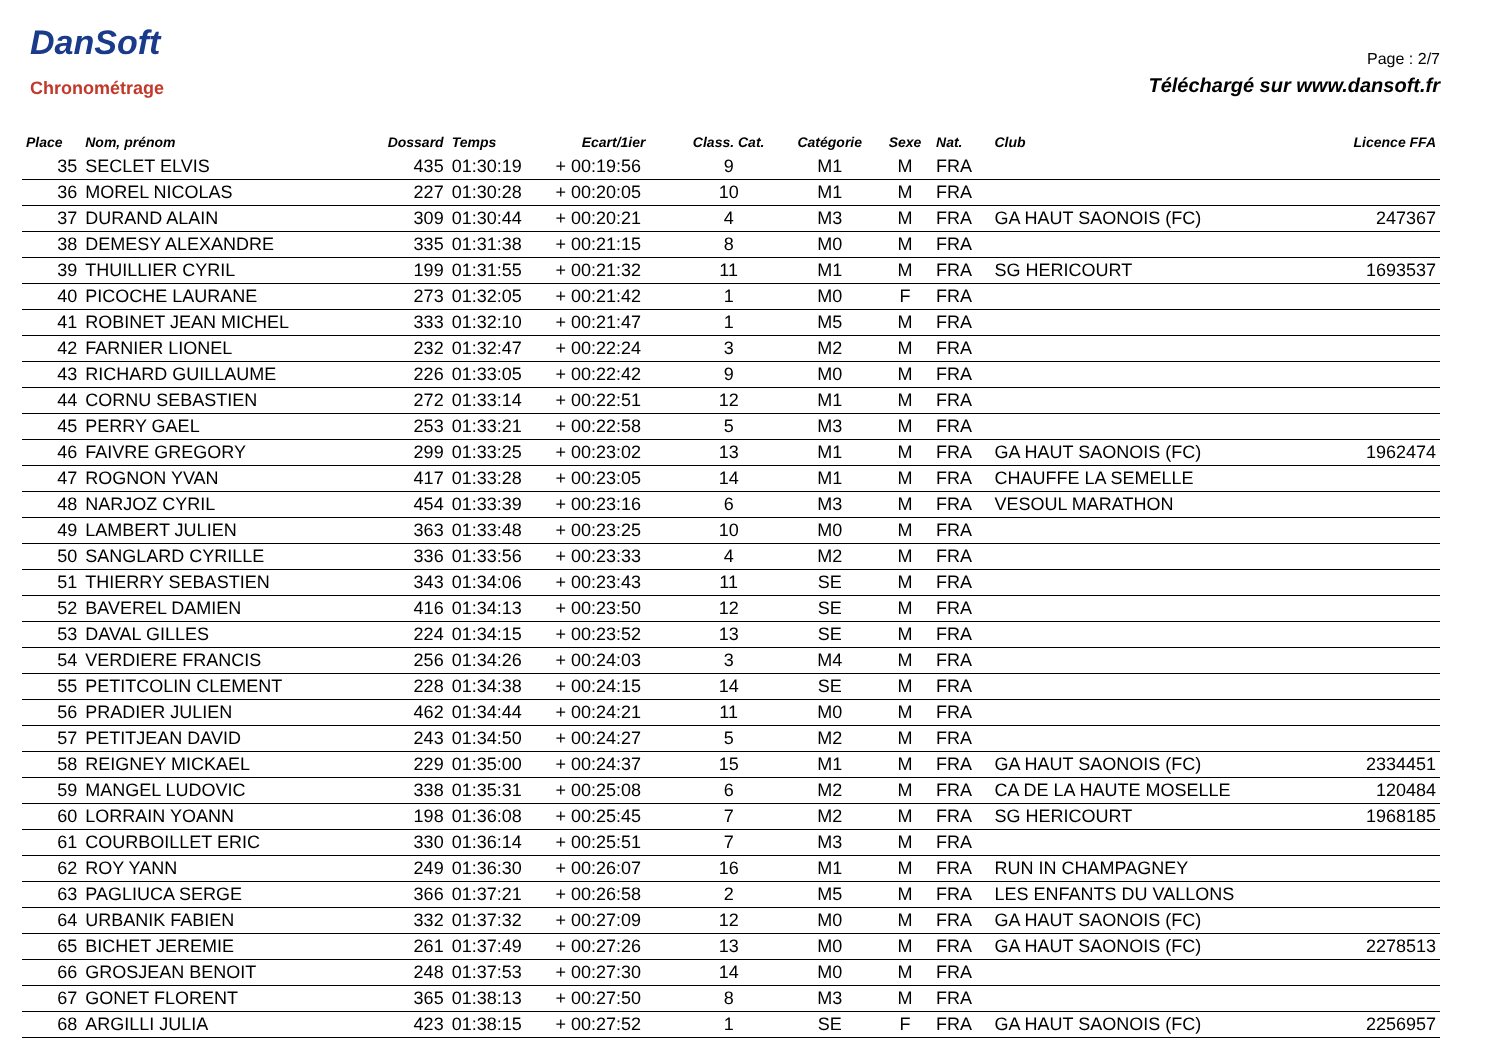DanSoft
Chronométrage
Page : 2/7
Téléchargé sur www.dansoft.fr
| Place | Nom, prénom | Dossard | Temps | Ecart/1ier | Class. Cat. | Catégorie | Sexe | Nat. | Club | Licence FFA |
| --- | --- | --- | --- | --- | --- | --- | --- | --- | --- | --- |
| 35 | SECLET ELVIS | 435 | 01:30:19 | + 00:19:56 | 9 | M1 | M | FRA | | |
| 36 | MOREL NICOLAS | 227 | 01:30:28 | + 00:20:05 | 10 | M1 | M | FRA | | |
| 37 | DURAND ALAIN | 309 | 01:30:44 | + 00:20:21 | 4 | M3 | M | FRA | GA HAUT SAONOIS (FC) | 247367 |
| 38 | DEMESY ALEXANDRE | 335 | 01:31:38 | + 00:21:15 | 8 | M0 | M | FRA | | |
| 39 | THUILLIER CYRIL | 199 | 01:31:55 | + 00:21:32 | 11 | M1 | M | FRA | SG HERICOURT | 1693537 |
| 40 | PICOCHE LAURANE | 273 | 01:32:05 | + 00:21:42 | 1 | M0 | F | FRA | | |
| 41 | ROBINET JEAN MICHEL | 333 | 01:32:10 | + 00:21:47 | 1 | M5 | M | FRA | | |
| 42 | FARNIER LIONEL | 232 | 01:32:47 | + 00:22:24 | 3 | M2 | M | FRA | | |
| 43 | RICHARD GUILLAUME | 226 | 01:33:05 | + 00:22:42 | 9 | M0 | M | FRA | | |
| 44 | CORNU SEBASTIEN | 272 | 01:33:14 | + 00:22:51 | 12 | M1 | M | FRA | | |
| 45 | PERRY GAEL | 253 | 01:33:21 | + 00:22:58 | 5 | M3 | M | FRA | | |
| 46 | FAIVRE GREGORY | 299 | 01:33:25 | + 00:23:02 | 13 | M1 | M | FRA | GA HAUT SAONOIS (FC) | 1962474 |
| 47 | ROGNON YVAN | 417 | 01:33:28 | + 00:23:05 | 14 | M1 | M | FRA | CHAUFFE LA SEMELLE | |
| 48 | NARJOZ CYRIL | 454 | 01:33:39 | + 00:23:16 | 6 | M3 | M | FRA | VESOUL MARATHON | |
| 49 | LAMBERT JULIEN | 363 | 01:33:48 | + 00:23:25 | 10 | M0 | M | FRA | | |
| 50 | SANGLARD CYRILLE | 336 | 01:33:56 | + 00:23:33 | 4 | M2 | M | FRA | | |
| 51 | THIERRY SEBASTIEN | 343 | 01:34:06 | + 00:23:43 | 11 | SE | M | FRA | | |
| 52 | BAVEREL DAMIEN | 416 | 01:34:13 | + 00:23:50 | 12 | SE | M | FRA | | |
| 53 | DAVAL GILLES | 224 | 01:34:15 | + 00:23:52 | 13 | SE | M | FRA | | |
| 54 | VERDIERE FRANCIS | 256 | 01:34:26 | + 00:24:03 | 3 | M4 | M | FRA | | |
| 55 | PETITCOLIN CLEMENT | 228 | 01:34:38 | + 00:24:15 | 14 | SE | M | FRA | | |
| 56 | PRADIER JULIEN | 462 | 01:34:44 | + 00:24:21 | 11 | M0 | M | FRA | | |
| 57 | PETITJEAN DAVID | 243 | 01:34:50 | + 00:24:27 | 5 | M2 | M | FRA | | |
| 58 | REIGNEY MICKAEL | 229 | 01:35:00 | + 00:24:37 | 15 | M1 | M | FRA | GA HAUT SAONOIS (FC) | 2334451 |
| 59 | MANGEL LUDOVIC | 338 | 01:35:31 | + 00:25:08 | 6 | M2 | M | FRA | CA DE LA HAUTE MOSELLE | 120484 |
| 60 | LORRAIN YOANN | 198 | 01:36:08 | + 00:25:45 | 7 | M2 | M | FRA | SG HERICOURT | 1968185 |
| 61 | COURBOILLET ERIC | 330 | 01:36:14 | + 00:25:51 | 7 | M3 | M | FRA | | |
| 62 | ROY YANN | 249 | 01:36:30 | + 00:26:07 | 16 | M1 | M | FRA | RUN IN CHAMPAGNEY | |
| 63 | PAGLIUCA SERGE | 366 | 01:37:21 | + 00:26:58 | 2 | M5 | M | FRA | LES ENFANTS DU VALLONS | |
| 64 | URBANIK FABIEN | 332 | 01:37:32 | + 00:27:09 | 12 | M0 | M | FRA | GA HAUT SAONOIS (FC) | |
| 65 | BICHET JEREMIE | 261 | 01:37:49 | + 00:27:26 | 13 | M0 | M | FRA | GA HAUT SAONOIS (FC) | 2278513 |
| 66 | GROSJEAN BENOIT | 248 | 01:37:53 | + 00:27:30 | 14 | M0 | M | FRA | | |
| 67 | GONET FLORENT | 365 | 01:38:13 | + 00:27:50 | 8 | M3 | M | FRA | | |
| 68 | ARGILLI JULIA | 423 | 01:38:15 | + 00:27:52 | 1 | SE | F | FRA | GA HAUT SAONOIS (FC) | 2256957 |